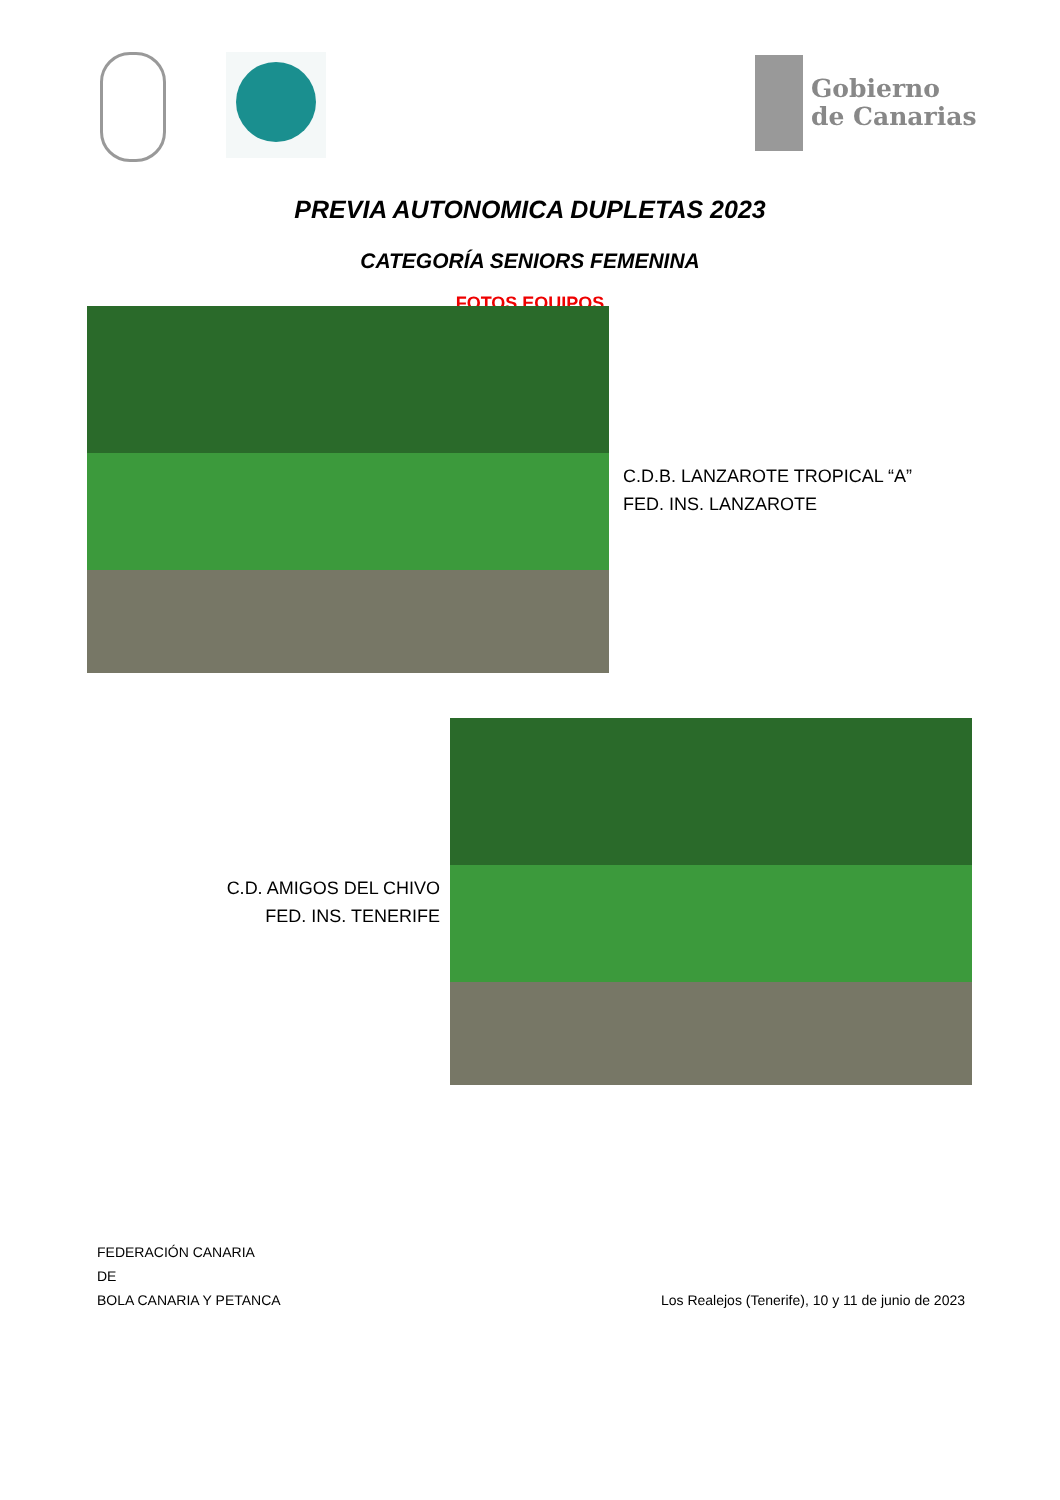Gobierno
de Canarias
PREVIA AUTONOMICA DUPLETAS 2023
CATEGORÍA SENIORS FEMENINA
FOTOS EQUIPOS
C.D.B. LANZAROTE TROPICAL “A”
FED. INS. LANZAROTE
C.D. AMIGOS DEL CHIVO
FED. INS. TENERIFE
FEDERACIÓN CANARIA
DE
BOLA CANARIA Y PETANCA
Los Realejos (Tenerife), 10 y 11 de junio de 2023